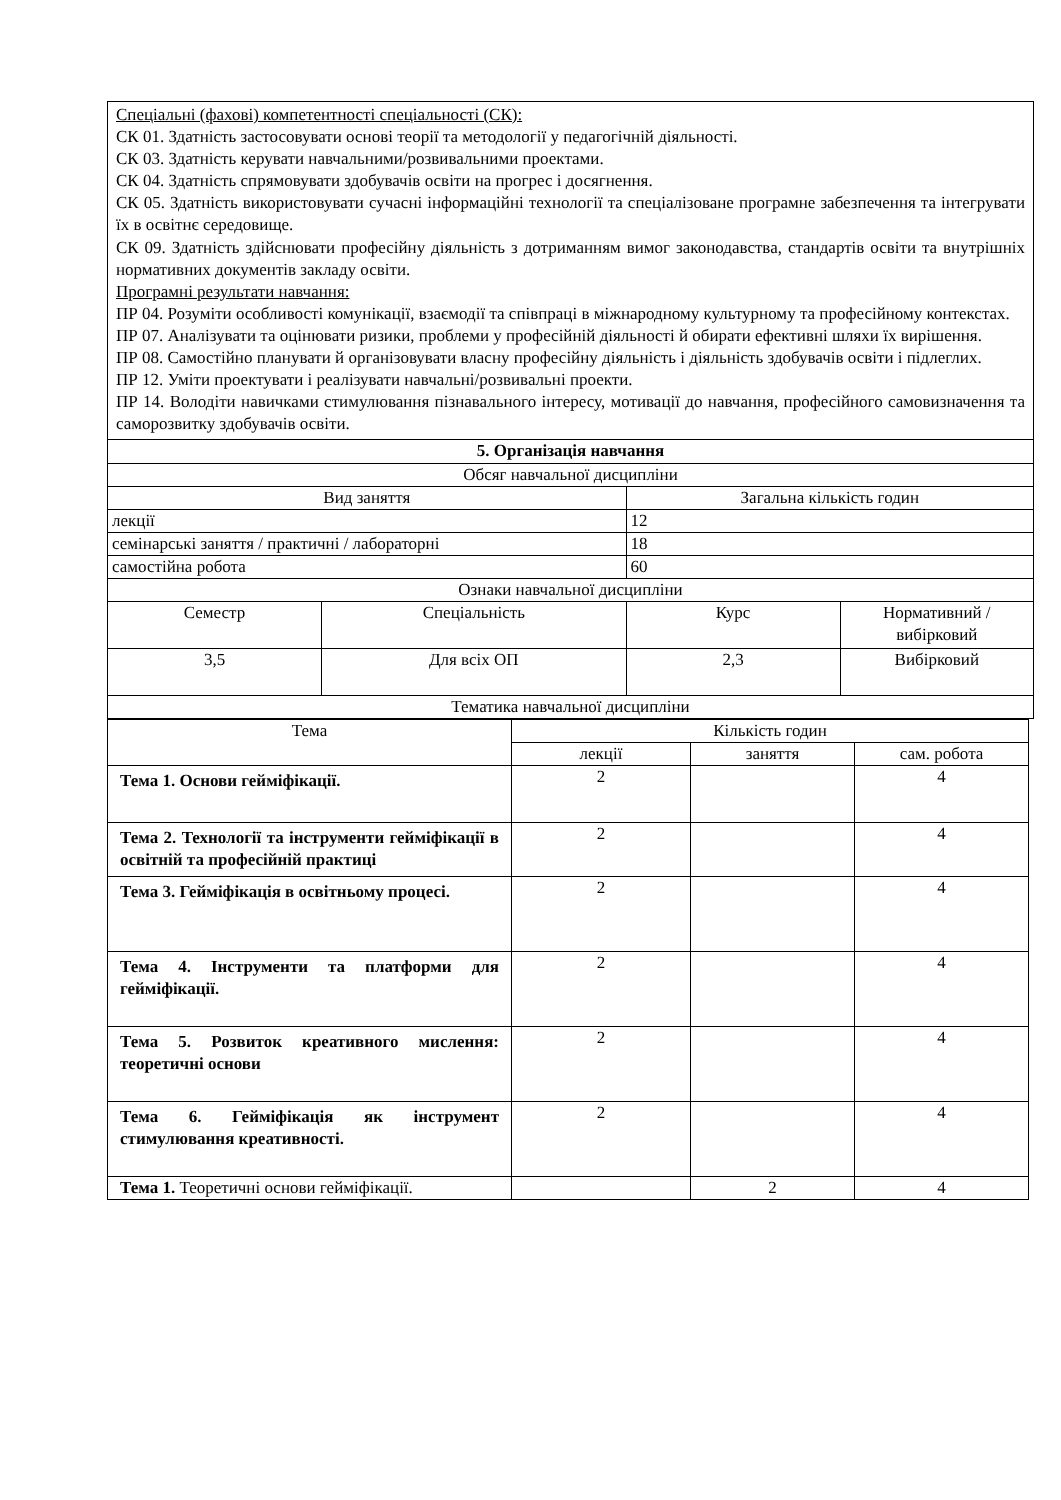| Спеціальні (фахові) компетентності спеціальності (СК): СК 01. Здатність застосовувати основі теорії та методології у педагогічній діяльності. СК 03. Здатність керувати навчальними/розвивальними проектами. СК 04. Здатність спрямовувати здобувачів освіти на прогрес і досягнення. СК 05. Здатність використовувати сучасні інформаційні технології та спеціалізоване програмне забезпечення та інтегрувати їх в освітнє середовище. СК 09. Здатність здійснювати професійну діяльність з дотриманням вимог законодавства, стандартів освіти та внутрішніх нормативних документів закладу освіти. Програмні результати навчання: ПР 04. Розуміти особливості комунікації, взаємодії та співпраці в міжнародному культурному та професійному контекстах. ПР 07. Аналізувати та оцінювати ризики, проблеми у професійній діяльності й обирати ефективні шляхи їх вирішення. ПР 08. Самостійно планувати й організовувати власну професійну діяльність і діяльність здобувачів освіти і підлеглих. ПР 12. Уміти проектувати і реалізувати навчальні/розвивальні проекти. ПР 14. Володіти навичками стимулювання пізнавального інтересу, мотивації до навчання, професійного самовизначення та саморозвитку здобувачів освіти. | | | |
| 5. Організація навчання | | | |
| Обсяг навчальної дисципліни | | | |
| Вид заняття | | Загальна кількість годин | |
| лекції | | 12 | |
| семінарські заняття / практичні / лабораторні | | 18 | |
| самостійна робота | | 60 | |
| Ознаки навчальної дисципліни | | | |
| Семестр | Спеціальність | Курс | Нормативний / вибірковий |
| 3,5 | Для всіх ОП | 2,3 | Вибірковий |
| Тематика навчальної дисципліни | | | |
| Тема | Кількість годин | | |
| | лекції | заняття | сам. робота |
| Тема 1. Основи гейміфікації. | 2 | | 4 |
| Тема 2. Технології та інструменти гейміфікації в освітній та професійній практиці | 2 | | 4 |
| Тема 3. Гейміфікація в освітньому процесі. | 2 | | 4 |
| Тема 4. Інструменти та платформи для гейміфікації. | 2 | | 4 |
| Тема 5. Розвиток креативного мислення: теоретичні основи | 2 | | 4 |
| Тема 6. Гейміфікація як інструмент стимулювання креативності. | 2 | | 4 |
| Тема 1. Теоретичні основи гейміфікації. | | 2 | 4 |